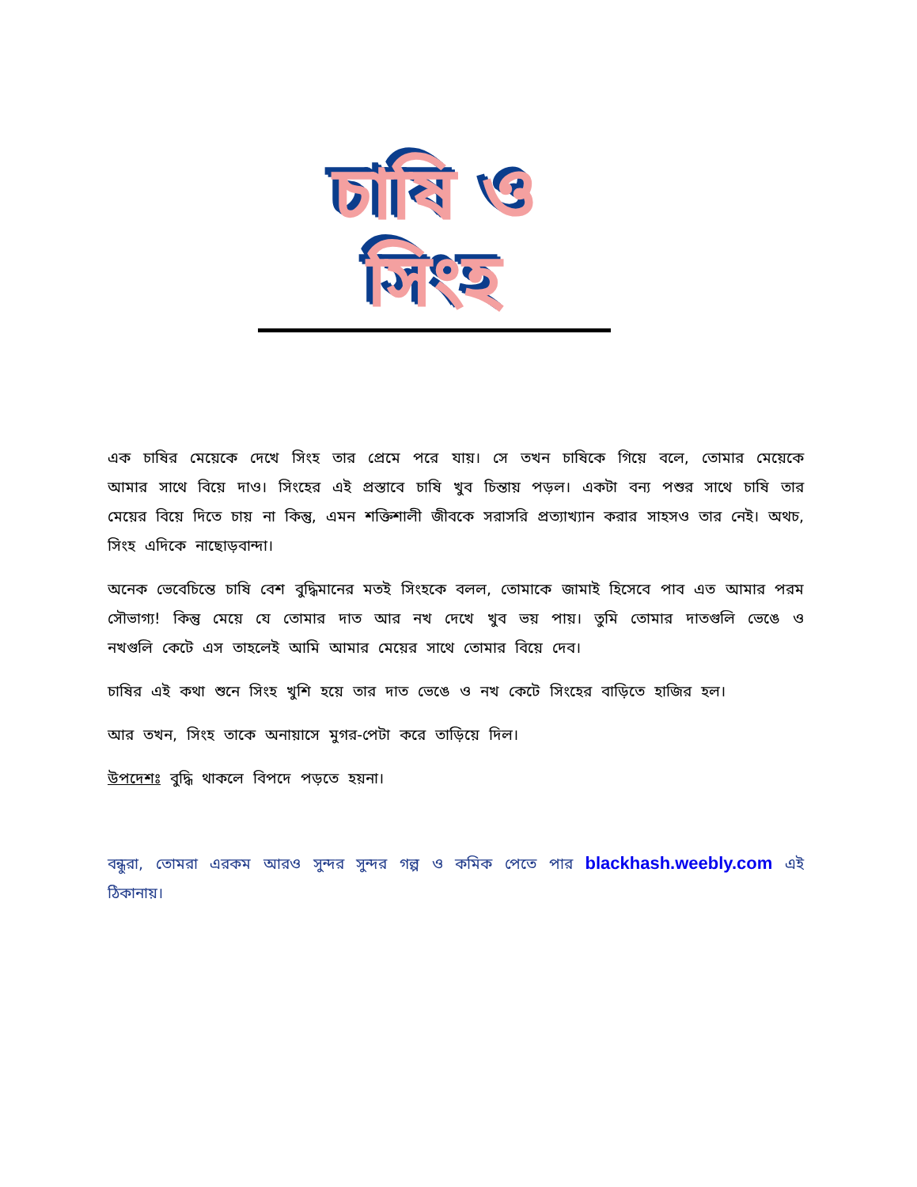চাষি ও সিংহ
এক চাষির মেয়েকে দেখে সিংহ তার প্রেমে পরে যায়। সে তখন চাষিকে গিয়ে বলে, তোমার মেয়েকে আমার সাথে বিয়ে দাও। সিংহের এই প্রস্তাবে চাষি খুব চিন্তায় পড়ল। একটা বন্য পশুর সাথে চাষি তার মেয়ের বিয়ে দিতে চায় না কিন্তু, এমন শক্তিশালী জীবকে সরাসরি প্রত্যাখ্যান করার সাহসও তার নেই। অথচ, সিংহ এদিকে নাছোড়বান্দা।
অনেক ভেবেচিন্তে চাষি বেশ বুদ্ধিমানের মতই সিংহকে বলল, তোমাকে জামাই হিসেবে পাব এত আমার পরম সৌভাগ্য! কিন্তু মেয়ে যে তোমার দাত আর নখ দেখে খুব ভয় পায়। তুমি তোমার দাতগুলি ভেঙে ও নখগুলি কেটে এস তাহলেই আমি আমার মেয়ের সাথে তোমার বিয়ে দেব।
চাষির এই কথা শুনে সিংহ খুশি হয়ে তার দাত ভেঙে ও নখ কেটে সিংহের বাড়িতে হাজির হল।
আর তখন, সিংহ তাকে অনায়াসে মুগর-পেটা করে তাড়িয়ে দিল।
উপদেশঃ বুদ্ধি থাকলে বিপদে পড়তে হয়না।
বন্ধুরা, তোমরা এরকম আরও সুন্দর সুন্দর গল্প ও কমিক পেতে পার blackhash.weebly.com এই ঠিকানায়।